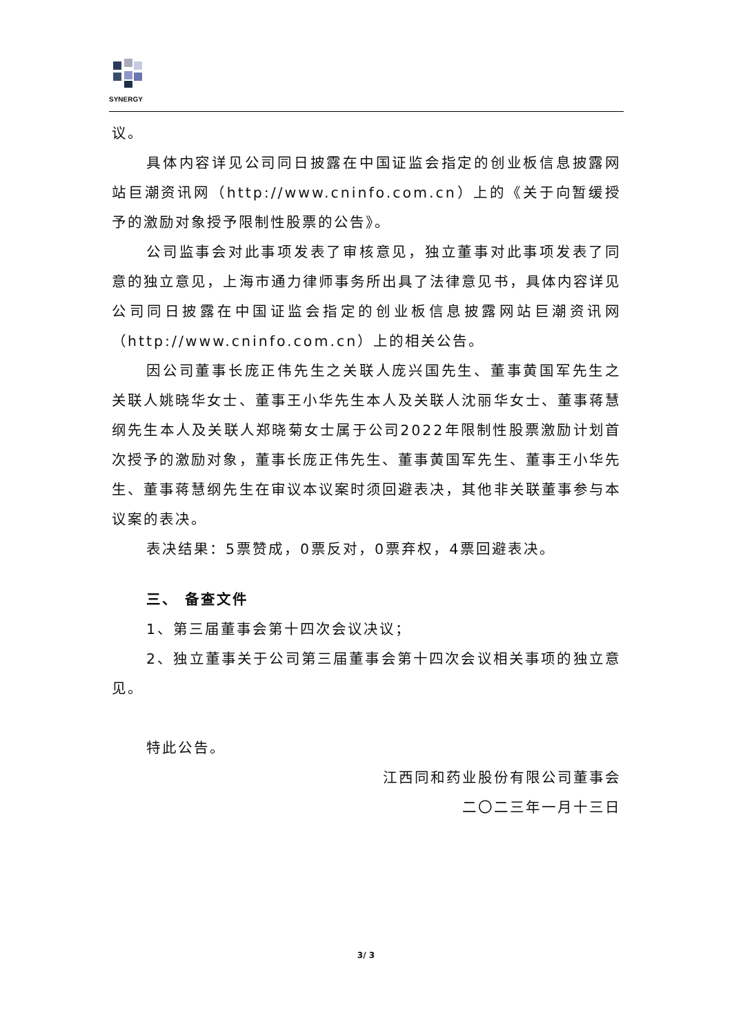SYNERGY
议。
具体内容详见公司同日披露在中国证监会指定的创业板信息披露网站巨潮资讯网（http://www.cninfo.com.cn）上的《关于向暂缓授予的激励对象授予限制性股票的公告》。
公司监事会对此事项发表了审核意见，独立董事对此事项发表了同意的独立意见，上海市通力律师事务所出具了法律意见书，具体内容详见公司同日披露在中国证监会指定的创业板信息披露网站巨潮资讯网（http://www.cninfo.com.cn）上的相关公告。
因公司董事长庞正伟先生之关联人庞兴国先生、董事黄国军先生之关联人姚晓华女士、董事王小华先生本人及关联人沈丽华女士、董事蒋慧纲先生本人及关联人郑晓菊女士属于公司2022年限制性股票激励计划首次授予的激励对象，董事长庞正伟先生、董事黄国军先生、董事王小华先生、董事蒋慧纲先生在审议本议案时须回避表决，其他非关联董事参与本议案的表决。
表决结果：5票赞成，0票反对，0票弃权，4票回避表决。
三、 备查文件
1、第三届董事会第十四次会议决议；
2、独立董事关于公司第三届董事会第十四次会议相关事项的独立意见。
特此公告。
江西同和药业股份有限公司董事会
二〇二三年一月十三日
3/ 3